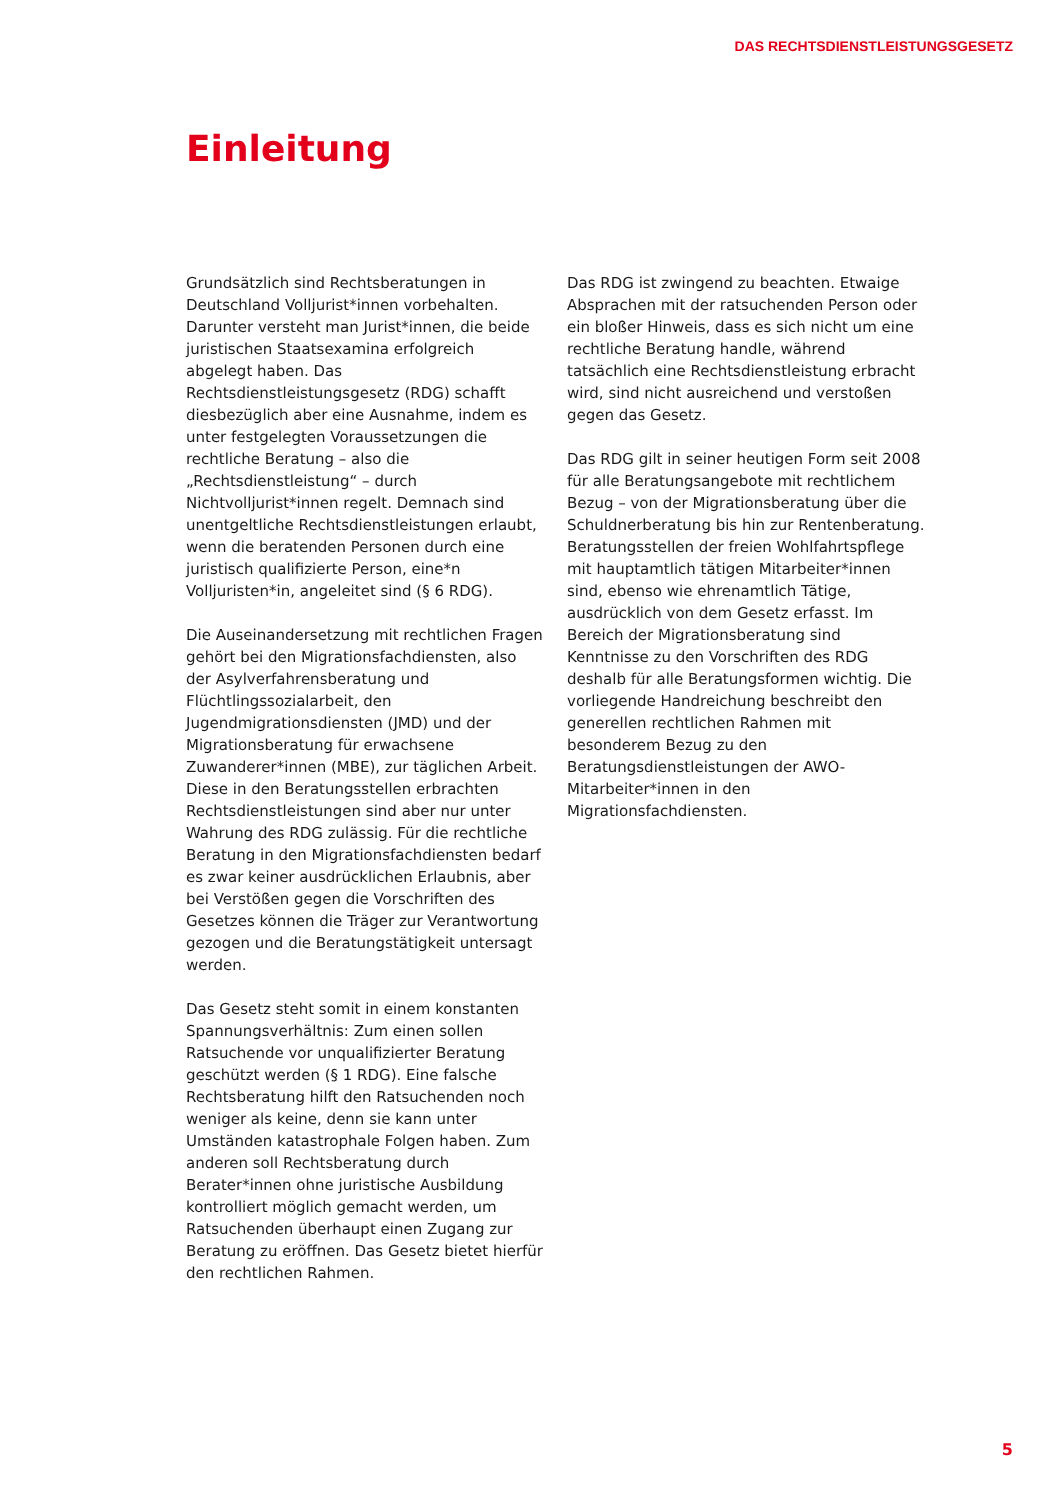DAS RECHTSDIENSTLEISTUNGSGESETZ
Einleitung
Grundsätzlich sind Rechtsberatungen in Deutschland Volljurist*innen vorbehalten. Darunter versteht man Jurist*innen, die beide juristischen Staatsexamina erfolgreich abgelegt haben. Das Rechtsdienstleistungsgesetz (RDG) schafft diesbezüglich aber eine Ausnahme, indem es unter festgelegten Voraussetzungen die rechtliche Beratung – also die „Rechtsdienstleistung“ – durch Nichtvolljurist*innen regelt. Demnach sind unentgeltliche Rechtsdienstleistungen erlaubt, wenn die beratenden Personen durch eine juristisch qualifizierte Person, eine*n Volljuristen*in, angeleitet sind (§ 6 RDG).
Die Auseinandersetzung mit rechtlichen Fragen gehört bei den Migrationsfachdiensten, also der Asylverfahrensberatung und Flüchtlingssozialarbeit, den Jugendmigrationsdiensten (JMD) und der Migrationsberatung für erwachsene Zuwanderer*innen (MBE), zur täglichen Arbeit. Diese in den Beratungsstellen erbrachten Rechtsdienstleistungen sind aber nur unter Wahrung des RDG zulässig. Für die rechtliche Beratung in den Migrationsfachdiensten bedarf es zwar keiner ausdrücklichen Erlaubnis, aber bei Verstößen gegen die Vorschriften des Gesetzes können die Träger zur Verantwortung gezogen und die Beratungstätigkeit untersagt werden.
Das Gesetz steht somit in einem konstanten Spannungsverhältnis: Zum einen sollen Ratsuchende vor unqualifizierter Beratung geschützt werden (§ 1 RDG). Eine falsche Rechtsberatung hilft den Ratsuchenden noch weniger als keine, denn sie kann unter Umständen katastrophale Folgen haben. Zum anderen soll Rechtsberatung durch Berater*innen ohne juristische Ausbildung kontrolliert möglich gemacht werden, um Ratsuchenden überhaupt einen Zugang zur Beratung zu eröffnen. Das Gesetz bietet hierfür den rechtlichen Rahmen.
Das RDG ist zwingend zu beachten. Etwaige Absprachen mit der ratsuchenden Person oder ein bloßer Hinweis, dass es sich nicht um eine rechtliche Beratung handle, während tatsächlich eine Rechtsdienstleistung erbracht wird, sind nicht ausreichend und verstoßen gegen das Gesetz.
Das RDG gilt in seiner heutigen Form seit 2008 für alle Beratungsangebote mit rechtlichem Bezug – von der Migrationsberatung über die Schuldnerberatung bis hin zur Rentenberatung. Beratungsstellen der freien Wohlfahrtspflege mit hauptamtlich tätigen Mitarbeiter*innen sind, ebenso wie ehrenamtlich Tätige, ausdrücklich von dem Gesetz erfasst. Im Bereich der Migrationsberatung sind Kenntnisse zu den Vorschriften des RDG deshalb für alle Beratungsformen wichtig. Die vorliegende Handreichung beschreibt den generellen rechtlichen Rahmen mit besonderem Bezug zu den Beratungsdienstleistungen der AWO-Mitarbeiter*innen in den Migrationsfachdiensten.
5